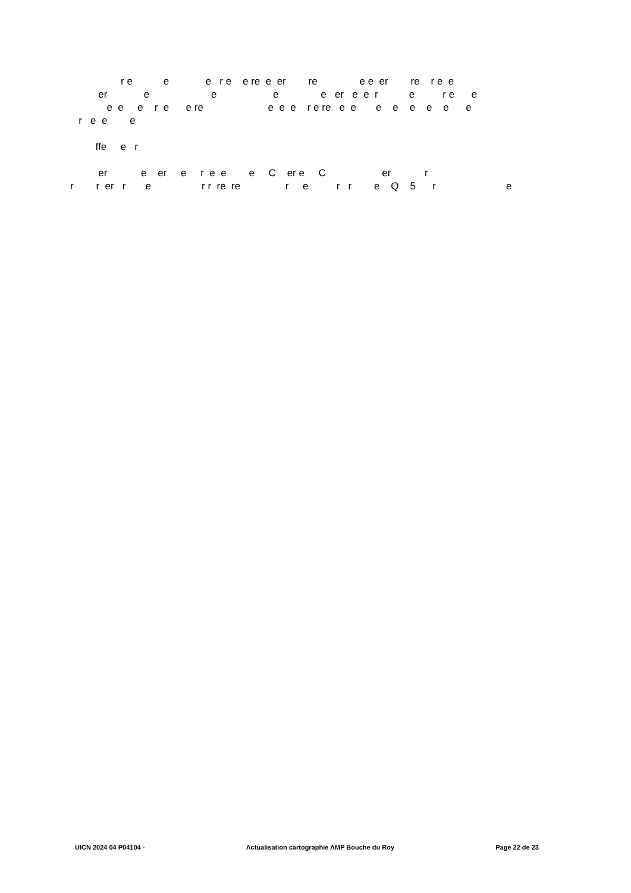r e e e r e e re e er re e e er re r e e
er e e e e er e e r e r e e
e e e r e e re e e e r e re e e e e e e e e
r e e e
ffe e r
er e er e r e e e C er e C er r
r r er r e r r re re r e r r e Q 5 r e
UICN 2024 04 P04104 - Actualisation cartographie AMP Bouche du Roy Page 22 de 23